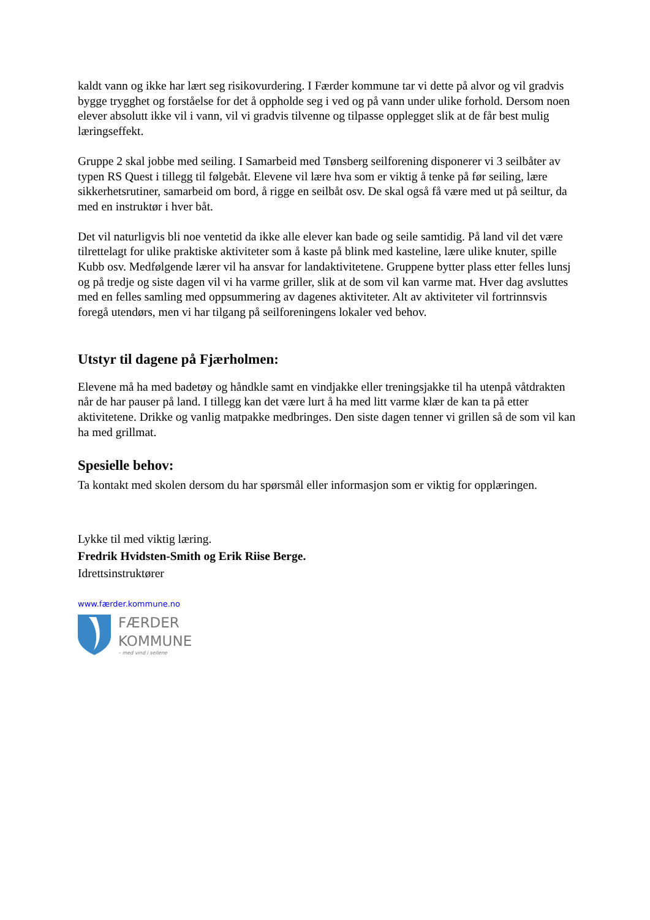kaldt vann og ikke har lært seg risikovurdering. I Færder kommune tar vi dette på alvor og vil gradvis bygge trygghet og forståelse for det å oppholde seg i ved og på vann under ulike forhold. Dersom noen elever absolutt ikke vil i vann, vil vi gradvis tilvenne og tilpasse opplegget slik at de får best mulig læringseffekt.
Gruppe 2 skal jobbe med seiling. I Samarbeid med Tønsberg seilforening disponerer vi 3 seilbåter av typen RS Quest i tillegg til følgebåt. Elevene vil lære hva som er viktig å tenke på før seiling, lære sikkerhetsrutiner, samarbeid om bord, å rigge en seilbåt osv. De skal også få være med ut på seiltur, da med en instruktør i hver båt.
Det vil naturligvis bli noe ventetid da ikke alle elever kan bade og seile samtidig. På land vil det være tilrettelagt for ulike praktiske aktiviteter som å kaste på blink med kasteline, lære ulike knuter, spille Kubb osv. Medfølgende lærer vil ha ansvar for landaktivitetene. Gruppene bytter plass etter felles lunsj og på tredje og siste dagen vil vi ha varme griller, slik at de som vil kan varme mat. Hver dag avsluttes med en felles samling med oppsummering av dagenes aktiviteter. Alt av aktiviteter vil fortrinnsvis foregå utendørs, men vi har tilgang på seilforeningens lokaler ved behov.
Utstyr til dagene på Fjærholmen:
Elevene må ha med badetøy og håndkle samt en vindjakke eller treningsjakke til ha utenpå våtdrakten når de har pauser på land. I tillegg kan det være lurt å ha med litt varme klær de kan ta på etter aktivitetene. Drikke og vanlig matpakke medbringes. Den siste dagen tenner vi grillen så de som vil kan ha med grillmat.
Spesielle behov:
Ta kontakt med skolen dersom du har spørsmål eller informasjon som er viktig for opplæringen.
Lykke til med viktig læring.
Fredrik Hvidsten-Smith og Erik Riise Berge.
Idrettsinstruktører
www.færder.kommune.no
FÆRDER
KOMMUNE
– med vind i seilene